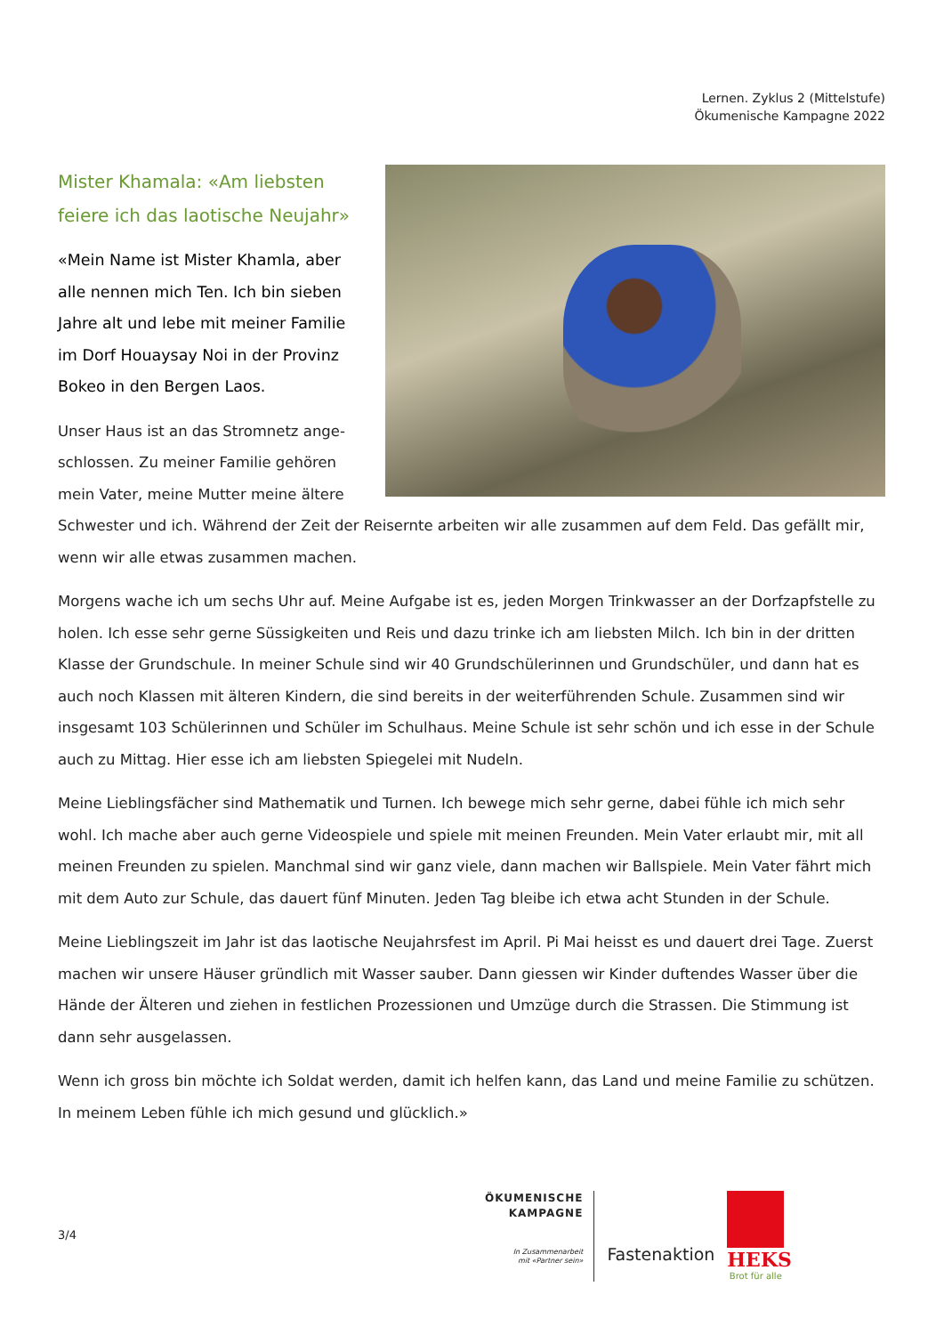Lernen. Zyklus 2 (Mittelstufe)
Ökumenische Kampagne 2022
Mister Khamala: «Am liebsten feiere ich das laotische Neujahr»
«Mein Name ist Mister Khamla, aber alle nennen mich Ten. Ich bin sieben Jahre alt und lebe mit meiner Familie im Dorf Houaysay Noi in der Provinz Bokeo in den Bergen Laos.
Unser Haus ist an das Stromnetz ange­schlossen. Zu meiner Familie gehören mein Vater, meine Mutter meine ältere Schwester und ich. Während der Zeit der Reisernte arbeiten wir alle zusammen auf dem Feld. Das gefällt mir, wenn wir alle etwas zusammen machen.
Morgens wache ich um sechs Uhr auf. Meine Aufgabe ist es, jeden Morgen Trinkwasser an der Dorfzapf­stelle zu holen. Ich esse sehr gerne Süssigkeiten und Reis und dazu trinke ich am liebsten Milch. Ich bin in der dritten Klasse der Grundschule. In meiner Schule sind wir 40 Grundschülerinnen und Grundschüler, und dann hat es auch noch Klassen mit älteren Kindern, die sind bereits in der weiterführenden Schule. Zusammen sind wir insgesamt 103 Schülerinnen und Schüler im Schulhaus. Meine Schule ist sehr schön und ich esse in der Schule auch zu Mittag. Hier esse ich am liebsten Spiegelei mit Nudeln.
Meine Lieblingsfächer sind Mathematik und Turnen. Ich bewege mich sehr gerne, dabei fühle ich mich sehr wohl. Ich mache aber auch gerne Videospiele und spiele mit meinen Freunden. Mein Vater erlaubt mir, mit all meinen Freunden zu spielen. Manchmal sind wir ganz viele, dann machen wir Ballspiele. Mein Vater fährt mich mit dem Auto zur Schule, das dauert fünf Minuten. Jeden Tag bleibe ich etwa acht Stun­den in der Schule.
Meine Lieblingszeit im Jahr ist das laotische Neujahrsfest im April. Pi Mai heisst es und dauert drei Tage. Zuerst machen wir unsere Häuser gründlich mit Wasser sauber. Dann giessen wir Kinder duftendes Was­ser über die Hände der Älteren und ziehen in festlichen Prozessionen und Umzüge durch die Strassen. Die Stimmung ist dann sehr ausgelassen.
Wenn ich gross bin möchte ich Soldat werden, damit ich helfen kann, das Land und meine Familie zu schützen. In meinem Leben fühle ich mich gesund und glücklich.»
3/4
ÖKUMENISCHE
KAMPAGNE
In Zusammenarbeit
mit «Partner sein»
Fastenaktion
HEKS
Brot für alle